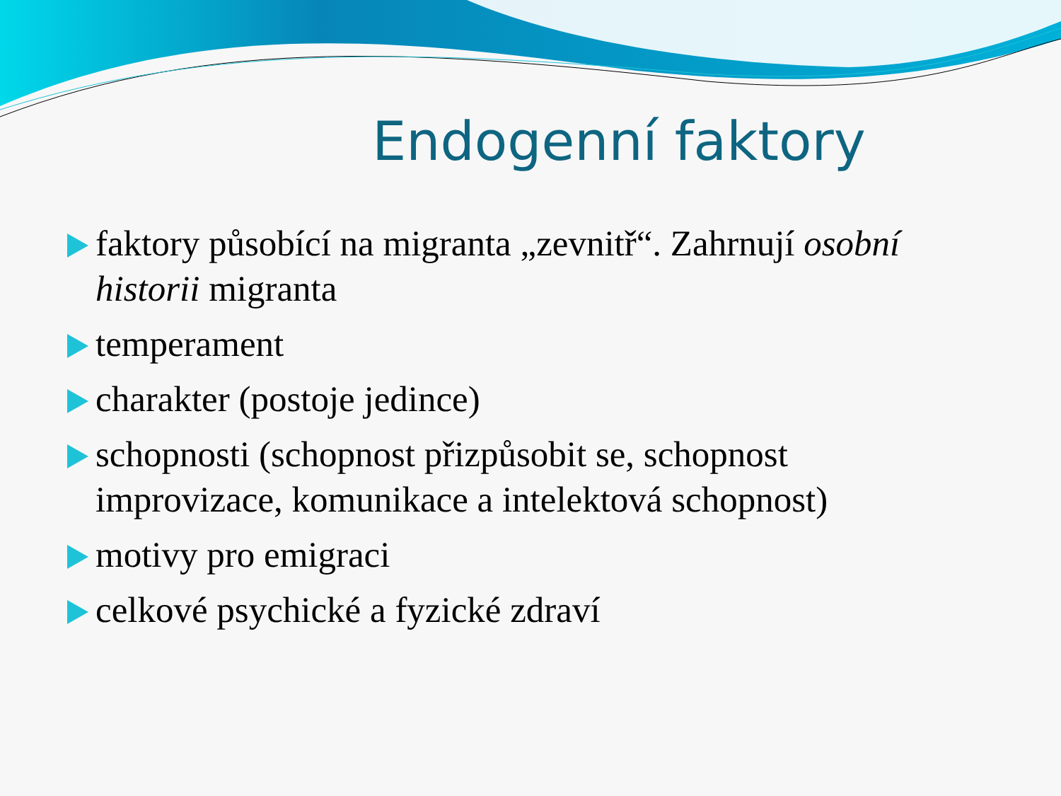Endogenní faktory
faktory působící na migranta „zevnitř“. Zahrnují osobní historii migranta
temperament
charakter (postoje jedince)
schopnosti (schopnost přizpůsobit se, schopnost improvizace, komunikace a intelektová schopnost)
motivy pro emigraci
celkové psychické a fyzické zdraví